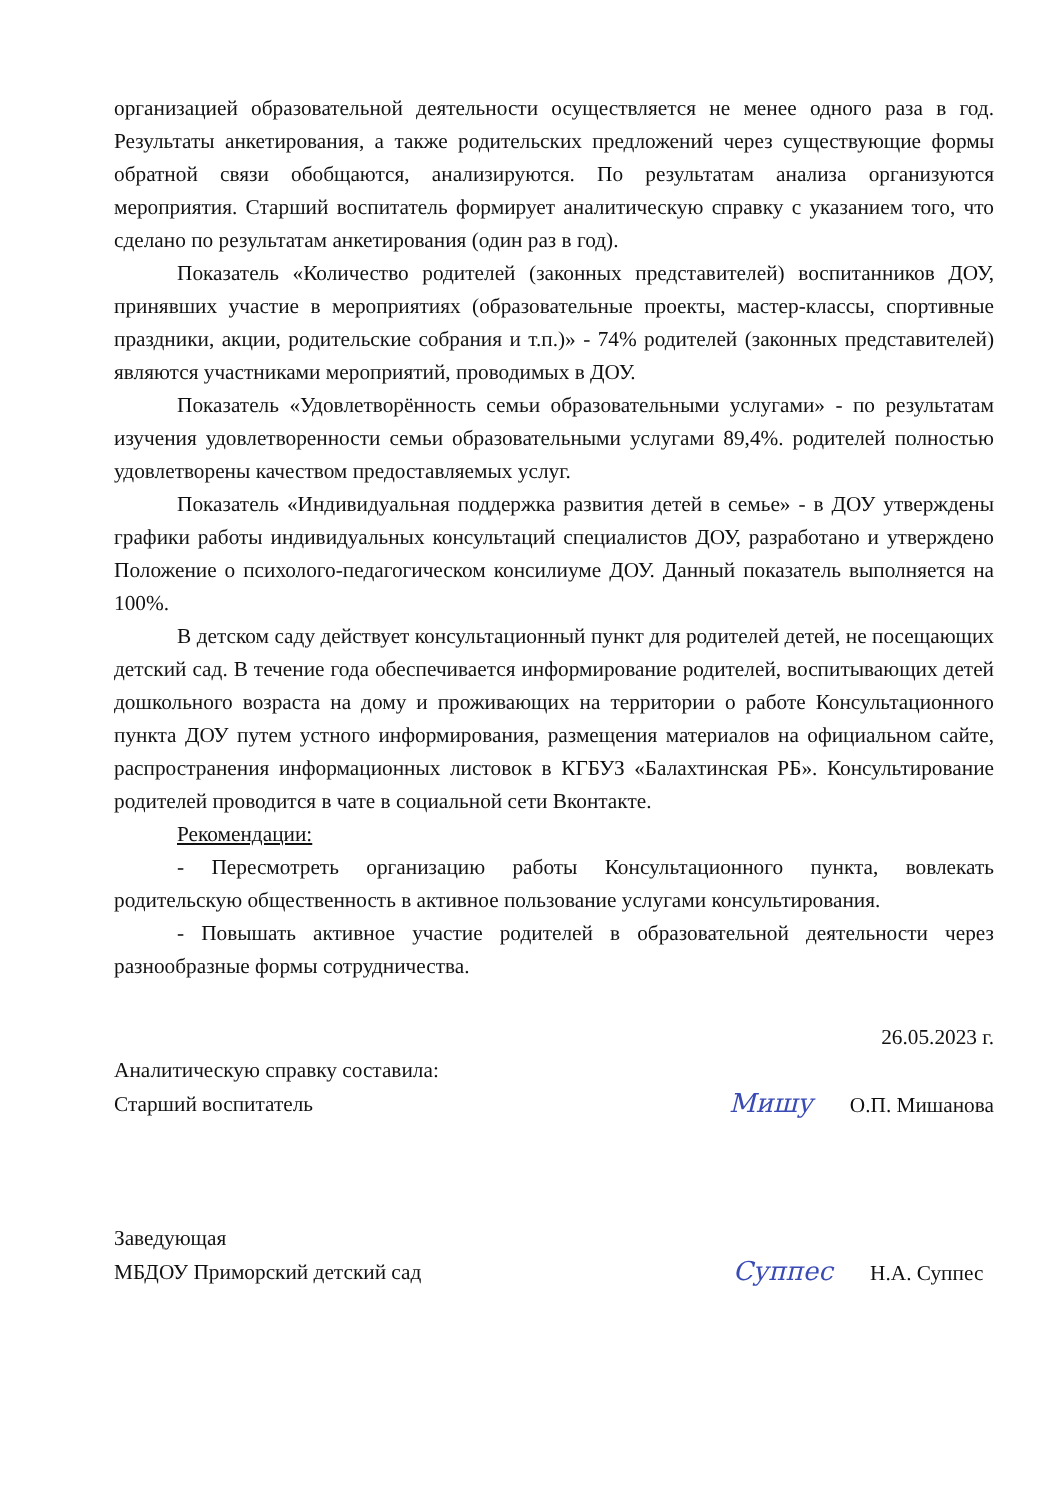организацией образовательной деятельности осуществляется не менее одного раза в год. Результаты анкетирования, а также родительских предложений через существующие формы обратной связи обобщаются, анализируются. По результатам анализа организуются мероприятия. Старший воспитатель формирует аналитическую справку с указанием того, что сделано по результатам анкетирования (один раз в год).
Показатель «Количество родителей (законных представителей) воспитанников ДОУ, принявших участие в мероприятиях (образовательные проекты, мастер-классы, спортивные праздники, акции, родительские собрания и т.п.)» - 74% родителей (законных представителей) являются участниками мероприятий, проводимых в ДОУ.
Показатель «Удовлетворённость семьи образовательными услугами» - по результатам изучения удовлетворенности семьи образовательными услугами 89,4%. родителей полностью удовлетворены качеством предоставляемых услуг.
Показатель «Индивидуальная поддержка развития детей в семье» - в ДОУ утверждены графики работы индивидуальных консультаций специалистов ДОУ, разработано и утверждено Положение о психолого-педагогическом консилиуме ДОУ. Данный показатель выполняется на 100%.
В детском саду действует консультационный пункт для родителей детей, не посещающих детский сад. В течение года обеспечивается информирование родителей, воспитывающих детей дошкольного возраста на дому и проживающих на территории о работе Консультационного пункта ДОУ путем устного информирования, размещения материалов на официальном сайте, распространения информационных листовок в КГБУЗ «Балахтинская РБ». Консультирование родителей проводится в чате в социальной сети Вконтакте.
Рекомендации:
- Пересмотреть организацию работы Консультационного пункта, вовлекать родительскую общественность в активное пользование услугами консультирования.
- Повышать активное участие родителей в образовательной деятельности через разнообразные формы сотрудничества.
26.05.2023 г.
Аналитическую справку составила:
Старший воспитатель Мишу О.П. Мишанова
Заведующая
МБДОУ Приморский детский сад Суппес Н.А. Суппес